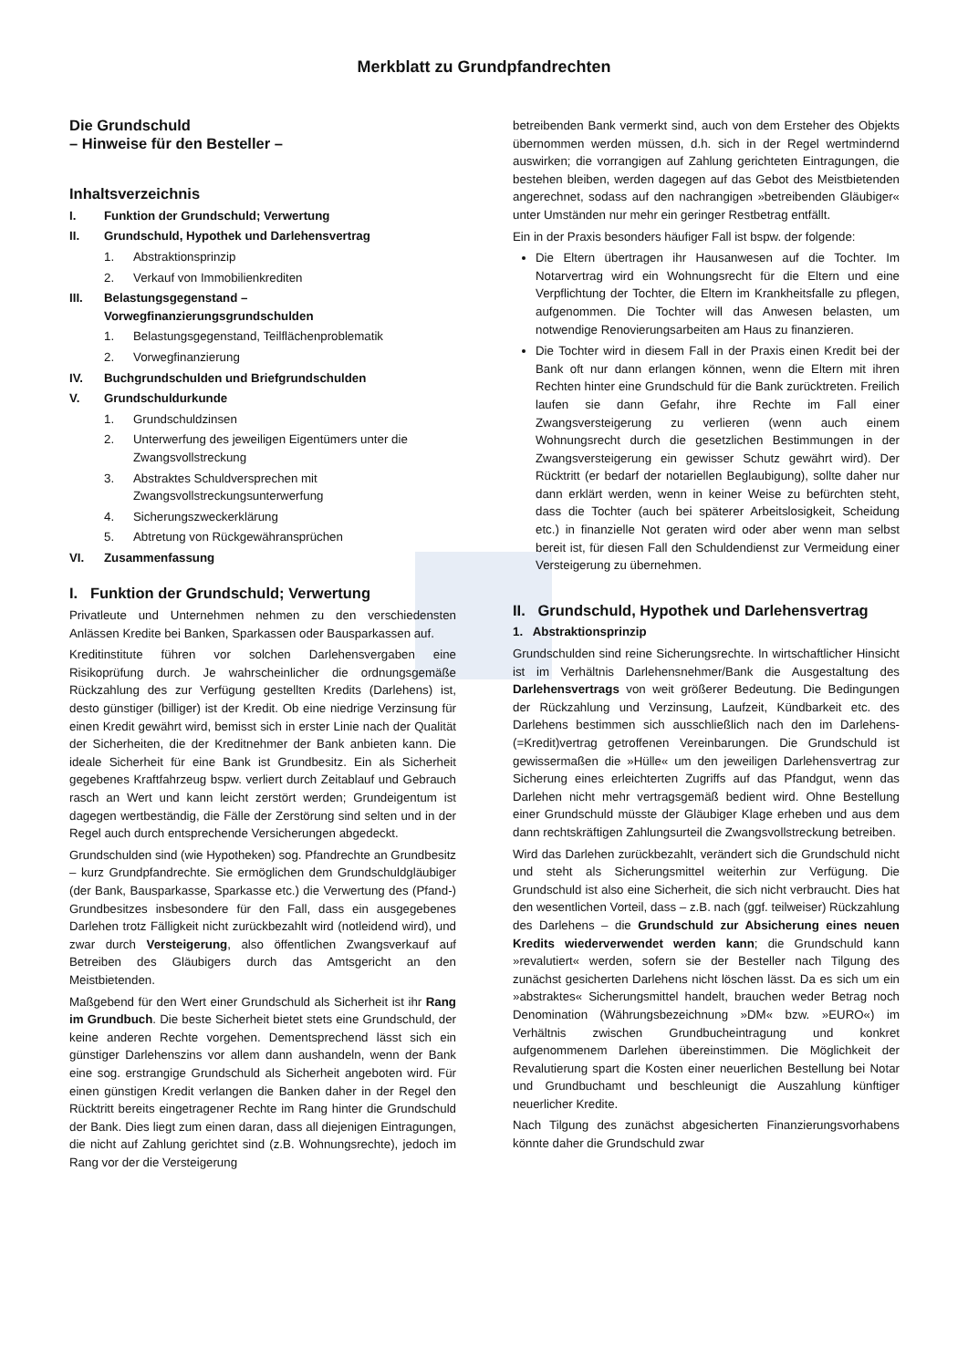Merkblatt zu Grundpfandrechten
Die Grundschuld
– Hinweise für den Besteller –
Inhaltsverzeichnis
I. Funktion der Grundschuld; Verwertung
II. Grundschuld, Hypothek und Darlehensvertrag
1. Abstraktionsprinzip
2. Verkauf von Immobilienkrediten
III. Belastungsgegenstand – Vorwegfinanzierungsgrundschulden
1. Belastungsgegenstand, Teilflächenproblematik
2. Vorwegfinanzierung
IV. Buchgrundschulden und Briefgrundschulden
V. Grundschuldurkunde
1. Grundschuldzinsen
2. Unterwerfung des jeweiligen Eigentümers unter die Zwangsvollstreckung
3. Abstraktes Schuldversprechen mit Zwangsvollstreckungsunterwerfung
4. Sicherungszweckerklärung
5. Abtretung von Rückgewähransprüchen
VI. Zusammenfassung
I. Funktion der Grundschuld; Verwertung
Privatleute und Unternehmen nehmen zu den verschiedensten Anlässen Kredite bei Banken, Sparkassen oder Bausparkassen auf.
Kreditinstitute führen vor solchen Darlehensvergaben eine Risikoprüfung durch. Je wahrscheinlicher die ordnungsgemäße Rückzahlung des zur Verfügung gestellten Kredits (Darlehens) ist, desto günstiger (billiger) ist der Kredit. Ob eine niedrige Verzinsung für einen Kredit gewährt wird, bemisst sich in erster Linie nach der Qualität der Sicherheiten, die der Kreditnehmer der Bank anbieten kann. Die ideale Sicherheit für eine Bank ist Grundbesitz. Ein als Sicherheit gegebenes Kraftfahrzeug bspw. verliert durch Zeitablauf und Gebrauch rasch an Wert und kann leicht zerstört werden; Grundeigentum ist dagegen wertbeständig, die Fälle der Zerstörung sind selten und in der Regel auch durch entsprechende Versicherungen abgedeckt.
Grundschulden sind (wie Hypotheken) sog. Pfandrechte an Grundbesitz – kurz Grundpfandrechte. Sie ermöglichen dem Grundschuldgläubiger (der Bank, Bausparkasse, Sparkasse etc.) die Verwertung des (Pfand-) Grundbesitzes insbesondere für den Fall, dass ein ausgegebenes Darlehen trotz Fälligkeit nicht zurückbezahlt wird (notleidend wird), und zwar durch Versteigerung, also öffentlichen Zwangsverkauf auf Betreiben des Gläubigers durch das Amtsgericht an den Meistbietenden.
Maßgebend für den Wert einer Grundschuld als Sicherheit ist ihr Rang im Grundbuch. Die beste Sicherheit bietet stets eine Grundschuld, der keine anderen Rechte vorgehen. Dementsprechend lässt sich ein günstiger Darlehenszins vor allem dann aushandeln, wenn der Bank eine sog. erstrangige Grundschuld als Sicherheit angeboten wird. Für einen günstigen Kredit verlangen die Banken daher in der Regel den Rücktritt bereits eingetragener Rechte im Rang hinter die Grundschuld der Bank. Dies liegt zum einen daran, dass all diejenigen Eintragungen, die nicht auf Zahlung gerichtet sind (z.B. Wohnungsrechte), jedoch im Rang vor der die Versteigerung
betreibenden Bank vermerkt sind, auch von dem Ersteher des Objekts übernommen werden müssen, d.h. sich in der Regel wertmindernd auswirken; die vorrangigen auf Zahlung gerichteten Eintragungen, die bestehen bleiben, werden dagegen auf das Gebot des Meistbietenden angerechnet, sodass auf den nachrangigen »betreibenden Gläubiger« unter Umständen nur mehr ein geringer Restbetrag entfällt.
Ein in der Praxis besonders häufiger Fall ist bspw. der folgende:
Die Eltern übertragen ihr Hausanwesen auf die Tochter. Im Notarvertrag wird ein Wohnungsrecht für die Eltern und eine Verpflichtung der Tochter, die Eltern im Krankheitsfalle zu pflegen, aufgenommen. Die Tochter will das Anwesen belasten, um notwendige Renovierungsarbeiten am Haus zu finanzieren.
Die Tochter wird in diesem Fall in der Praxis einen Kredit bei der Bank oft nur dann erlangen können, wenn die Eltern mit ihren Rechten hinter eine Grundschuld für die Bank zurücktreten. Freilich laufen sie dann Gefahr, ihre Rechte im Fall einer Zwangsversteigerung zu verlieren (wenn auch einem Wohnungsrecht durch die gesetzlichen Bestimmungen in der Zwangsversteigerung ein gewisser Schutz gewährt wird). Der Rücktritt (er bedarf der notariellen Beglaubigung), sollte daher nur dann erklärt werden, wenn in keiner Weise zu befürchten steht, dass die Tochter (auch bei späterer Arbeitslosigkeit, Scheidung etc.) in finanzielle Not geraten wird oder aber wenn man selbst bereit ist, für diesen Fall den Schuldendienst zur Vermeidung einer Versteigerung zu übernehmen.
II. Grundschuld, Hypothek und Darlehensvertrag
1. Abstraktionsprinzip
Grundschulden sind reine Sicherungsrechte. In wirtschaftlicher Hinsicht ist im Verhältnis Darlehensnehmer/Bank die Ausgestaltung des Darlehensvertrags von weit größerer Bedeutung. Die Bedingungen der Rückzahlung und Verzinsung, Laufzeit, Kündbarkeit etc. des Darlehens bestimmen sich ausschließlich nach den im Darlehens-(=Kredit)vertrag getroffenen Vereinbarungen. Die Grundschuld ist gewissermaßen die »Hülle« um den jeweiligen Darlehensvertrag zur Sicherung eines erleichterten Zugriffs auf das Pfandgut, wenn das Darlehen nicht mehr vertragsgemäß bedient wird. Ohne Bestellung einer Grundschuld müsste der Gläubiger Klage erheben und aus dem dann rechtskräftigen Zahlungsurteil die Zwangsvollstreckung betreiben.
Wird das Darlehen zurückbezahlt, verändert sich die Grundschuld nicht und steht als Sicherungsmittel weiterhin zur Verfügung. Die Grundschuld ist also eine Sicherheit, die sich nicht verbraucht. Dies hat den wesentlichen Vorteil, dass – z.B. nach (ggf. teilweiser) Rückzahlung des Darlehens – die Grundschuld zur Absicherung eines neuen Kredits wiederverwendet werden kann; die Grundschuld kann »revalutiert« werden, sofern sie der Besteller nach Tilgung des zunächst gesicherten Darlehens nicht löschen lässt. Da es sich um ein »abstraktes« Sicherungsmittel handelt, brauchen weder Betrag noch Denomination (Währungsbezeichnung »DM« bzw. »EURO«) im Verhältnis zwischen Grundbucheintragung und konkret aufgenommenem Darlehen übereinstimmen. Die Möglichkeit der Revalutierung spart die Kosten einer neuerlichen Bestellung bei Notar und Grundbuchamt und beschleunigt die Auszahlung künftiger neuerlicher Kredite.
Nach Tilgung des zunächst abgesicherten Finanzierungsvorhabens könnte daher die Grundschuld zwar